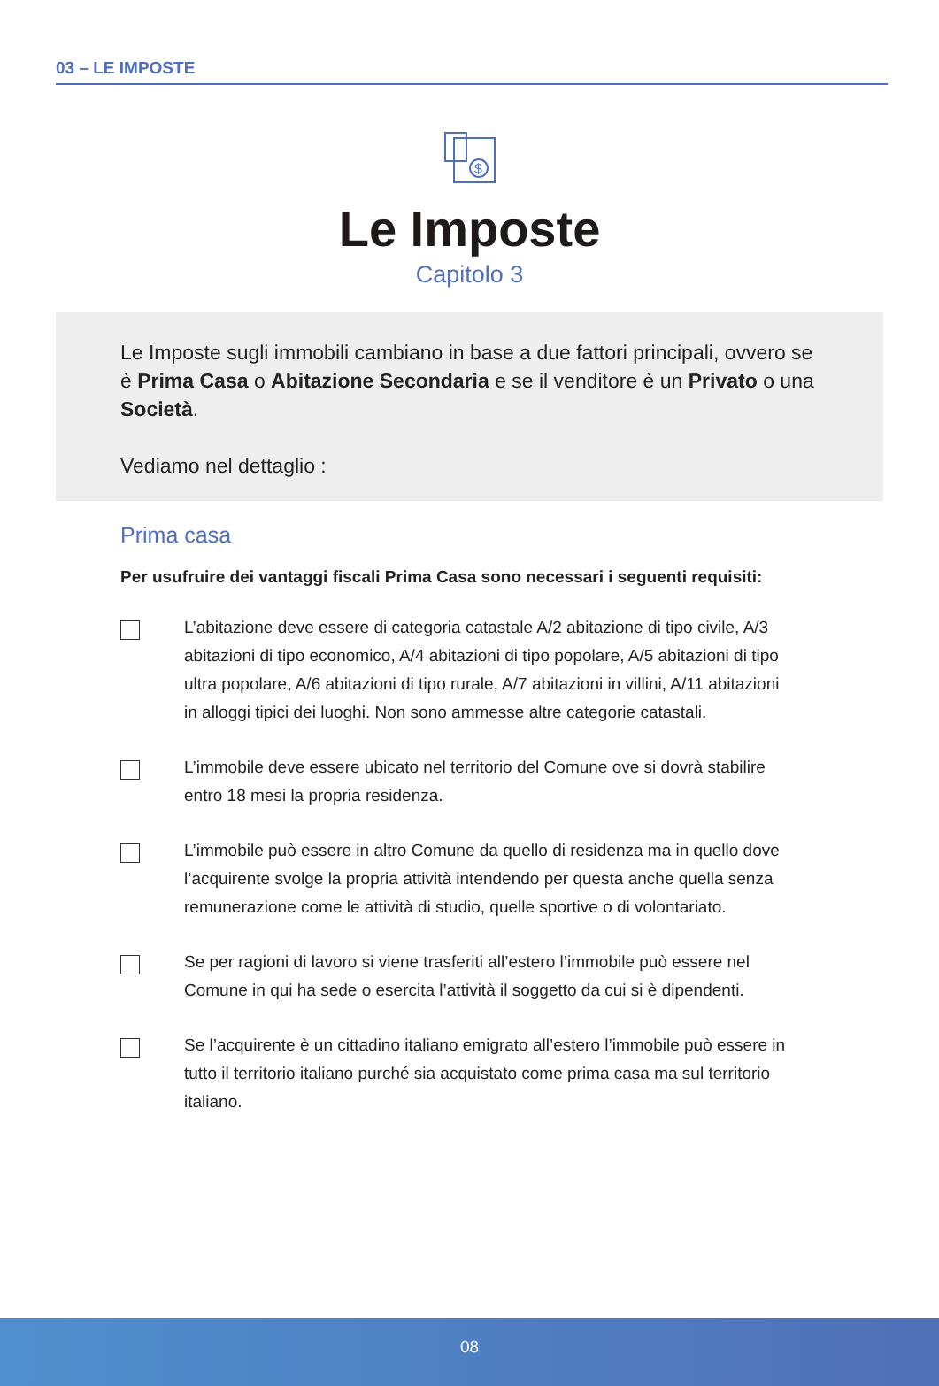03 – LE IMPOSTE
$
Le Imposte
Capitolo 3
Le Imposte sugli immobili cambiano in base a due fattori principali, ovvero se è Prima Casa o Abitazione Secondaria e se il venditore è un Privato o una Società.
Vediamo nel dettaglio :
Prima casa
Per usufruire dei vantaggi fiscali Prima Casa sono necessari i seguenti requisiti:
L’abitazione deve essere di categoria catastale A/2 abitazione di tipo civile, A/3 abitazioni di tipo economico, A/4 abitazioni di tipo popolare, A/5 abitazioni di tipo ultra popolare, A/6 abitazioni di tipo rurale, A/7 abitazioni in villini, A/11 abitazioni in alloggi tipici dei luoghi. Non sono ammesse altre categorie catastali.
L’immobile deve essere ubicato nel territorio del Comune ove si dovrà stabilire entro 18 mesi la propria residenza.
L’immobile può essere in altro Comune da quello di residenza ma in quello dove l’acquirente svolge la propria attività intendendo per questa anche quella senza remunerazione come le attività di studio, quelle sportive o di volontariato.
Se per ragioni di lavoro si viene trasferiti all’estero l’immobile può essere nel Comune in qui ha sede o esercita l’attività il soggetto da cui si è dipendenti.
Se l’acquirente è un cittadino italiano emigrato all’estero l’immobile può essere in tutto il territorio italiano purché sia acquistato come prima casa ma sul territorio italiano.
08